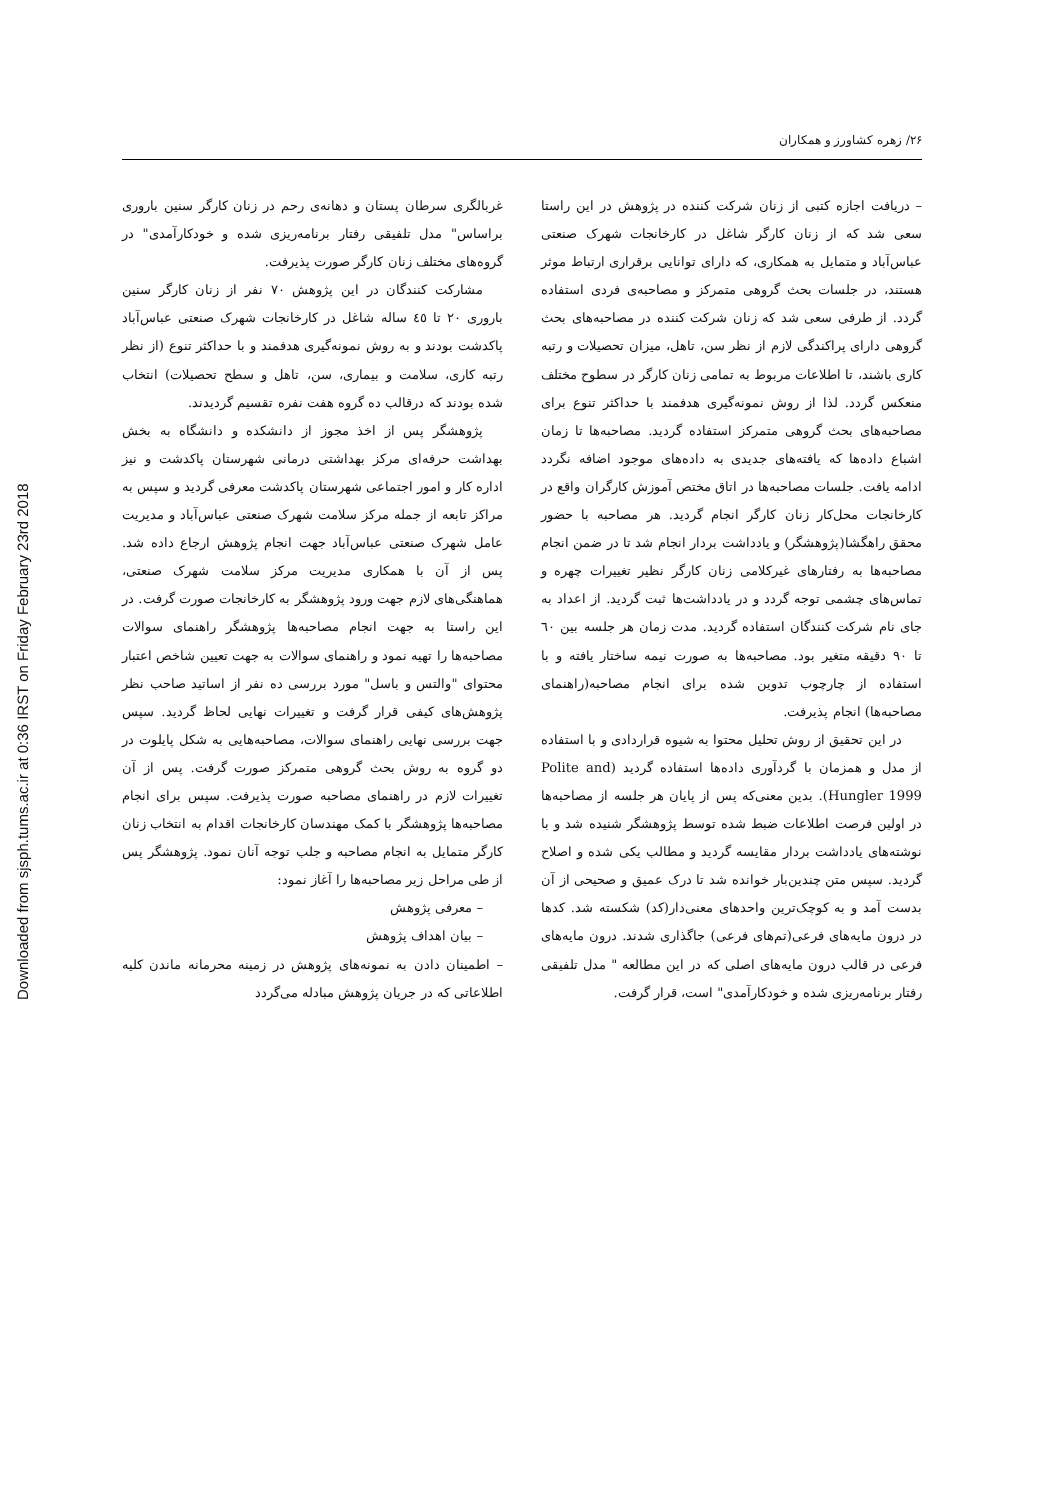Downloaded from sjsph.tums.ac.ir at 0:36 IRST on Friday February 23rd 2018
۲۶/ زهره کشاورز و همکاران
غربالگری سرطان پستان و دهانه‌ی رحم در زنان کارگر سنین باروری براساس" مدل تلفیقی رفتار برنامه‌ریزی شده و خودکارآمدی" در گروه‌های مختلف زنان کارگر صورت پذیرفت.
مشارکت کنندگان در این پژوهش ۷۰ نفر از زنان کارگر سنین باروری ۲۰ تا ٤٥ ساله شاغل در کارخانجات شهرک صنعتی عباس‌آباد پاکدشت بودند و به روش نمونه‌گیری هدفمند و با حداکثر تنوع (از نظر رتبه کاری، سلامت و بیماری، سن، تاهل و سطح تحصیلات) انتخاب شده بودند که درقالب ده گروه هفت نفره تقسیم گردیدند.
پژوهشگر پس از اخذ مجوز از دانشکده و دانشگاه به بخش بهداشت حرفه‌ای مرکز بهداشتی درمانی شهرستان پاکدشت و نیز اداره کار و امور اجتماعی شهرستان پاکدشت معرفی گردید و سپس به مراکز تابعه از جمله مرکز سلامت شهرک صنعتی عباس‌آباد و مدیریت عامل شهرک صنعتی عباس‌آباد جهت انجام پژوهش ارجاع داده شد. پس از آن با همکاری مدیریت مرکز سلامت شهرک صنعتی، هماهنگی‌های لازم جهت ورود پژوهشگر به کارخانجات صورت گرفت. در این راستا به جهت انجام مصاحبه‌ها پژوهشگر راهنمای سوالات مصاحبه‌ها را تهیه نمود و راهنمای سوالات به جهت تعیین شاخص اعتبار محتوای "والتس و باسل" مورد بررسی ده نفر از اساتید صاحب نظر پژوهش‌های کیفی قرار گرفت و تغییرات نهایی لحاظ گردید. سپس جهت بررسی نهایی راهنمای سوالات، مصاحبه‌هایی به شکل پایلوت در دو گروه به روش بحث گروهی متمرکز صورت گرفت. پس از آن تغییرات لازم در راهنمای مصاحبه صورت پذیرفت. سپس برای انجام مصاحبه‌ها پژوهشگر با کمک مهندسان کارخانجات اقدام به انتخاب زنان کارگر متمایل به انجام مصاحبه و جلب توجه آنان نمود. پژوهشگر پس از طی مراحل زیر مصاحبه‌ها را آغاز نمود:
– معرفی پژوهش
– بیان اهداف پژوهش
– اطمینان دادن به نمونه‌های پژوهش در زمینه محرمانه ماندن کلیه اطلاعاتی که در جریان پژوهش مبادله می‌گردد
– دریافت اجازه کتبی از زنان شرکت کننده در پژوهش در این راستا سعی شد که از زنان کارگر شاغل در کارخانجات شهرک صنعتی عباس‌آباد و متمایل به همکاری، که دارای توانایی برقراری ارتباط موثر هستند، در جلسات بحث گروهی متمرکز و مصاحبه‌ی فردی استفاده گردد. از طرفی سعی شد که زنان شرکت کننده در مصاحبه‌های بحث گروهی دارای پراکندگی لازم از نظر سن، تاهل، میزان تحصیلات و رتبه کاری باشند، تا اطلاعات مربوط به تمامی زنان کارگر در سطوح مختلف منعکس گردد. لذا از روش نمونه‌گیری هدفمند با حداکثر تنوع برای مصاحبه‌های بحث گروهی متمرکز استفاده گردید. مصاحبه‌ها تا زمان اشباع داده‌ها که یافته‌های جدیدی به داده‌های موجود اضافه نگردد ادامه یافت. جلسات مصاحبه‌ها در اتاق مختص آموزش کارگران واقع در کارخانجات محل‌کار زنان کارگر انجام گردید. هر مصاحبه با حضور محقق راهگشا(پژوهشگر) و یادداشت بردار انجام شد تا در ضمن انجام مصاحبه‌ها به رفتارهای غیرکلامی زنان کارگر نظیر تغییرات چهره و تماس‌های چشمی توجه گردد و در یادداشت‌ها ثبت گردید. از اعداد به جای نام شرکت کنندگان استفاده گردید. مدت زمان هر جلسه بین ٦٠ تا ٩٠ دقیقه متغیر بود. مصاحبه‌ها به صورت نیمه ساختار یافته و با استفاده از چارچوب تدوین شده برای انجام مصاحبه(راهنمای مصاحبه‌ها) انجام پذیرفت.
در این تحقیق از روش تحلیل محتوا به شیوه قراردادی و با استفاده از مدل و همزمان با گردآوری داده‌ها استفاده گردید (Polite and Hungler 1999). بدین معنی‌که پس از پایان هر جلسه از مصاحبه‌ها در اولین فرصت اطلاعات ضبط شده توسط پژوهشگر شنیده شد و با نوشته‌های یادداشت بردار مقایسه گردید و مطالب یکی شده و اصلاح گردید. سپس متن چندین‌بار خوانده شد تا درک عمیق و صحیحی از آن بدست آمد و به کوچک‌ترین واحدهای معنی‌دار(کد) شکسته شد. کدها در درون مایه‌های فرعی(تم‌های فرعی) جاگذاری شدند. درون مایه‌های فرعی در قالب درون مایه‌های اصلی که در این مطالعه " مدل تلفیقی رفتار برنامه‌ریزی شده و خودکارآمدی" است، قرار گرفت.